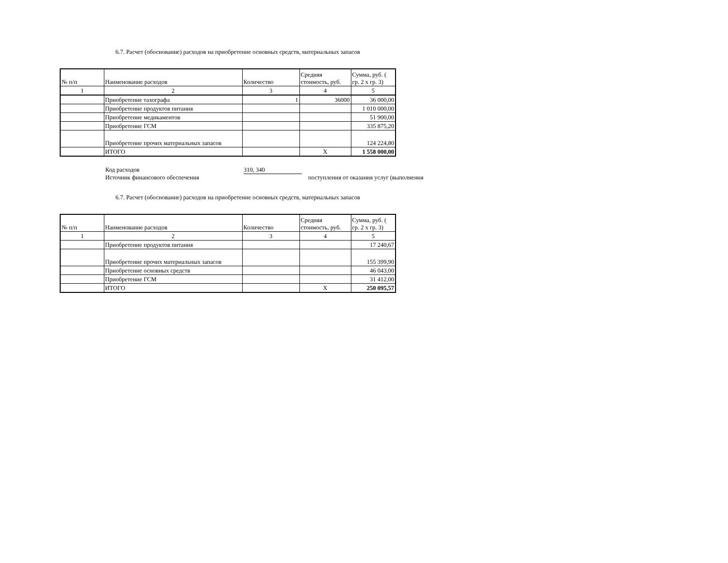6.7. Расчет (обоснование) расходов на приобретение основных средств, материальных запасов
| № п/п | Наименование расходов | Количество | Средняя стоимость, руб. | Сумма, руб. ( гр. 2 х гр. 3) |
| 1 | 2 | 3 | 4 | 5 |
| | Приобретение тахографа | 1 | 36000 | 36 000,00 |
| | Приобретение продуктов питания | | | 1 010 000,00 |
| | Приобретение медикаментов | | | 51 900,00 |
| | Приобретение ГСМ | | | 335 875,20 |
| | Приобретение прочих материальных запасов | | | 124 224,80 |
| | ИТОГО | | Х | 1 558 000,00 |
Код расходов 310, 340
Источник финансового обеспечения поступления от оказания услуг (выполнения
6.7. Расчет (обоснование) расходов на приобретение основных средств, материальных запасов
| № п/п | Наименование расходов | Количество | Средняя стоимость, руб. | Сумма, руб. ( гр. 2 х гр. 3) |
| 1 | 2 | 3 | 4 | 5 |
| | Приобретение продуктов питания | | | 17 240,67 |
| | Приобретение прочих материальных запасов | | | 155 399,90 |
| | Приобретение основных средств | | | 46 043,00 |
| | Приобретение ГСМ | | | 31 412,00 |
| | ИТОГО | | Х | 250 095,57 |